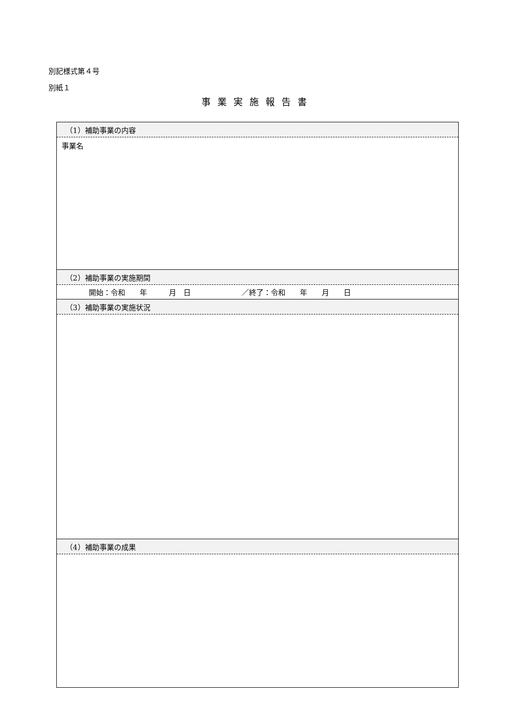別記様式第４号
別紙１
事業実施報告書
| （1）補助事業の内容 |
| --- |
| 事業名 |
| （2）補助事業の実施期間 |
| 開始：令和 年 月 日 ／終了：令和 年 月 日 |
| （3）補助事業の実施状況 |
| （4）補助事業の成果 |